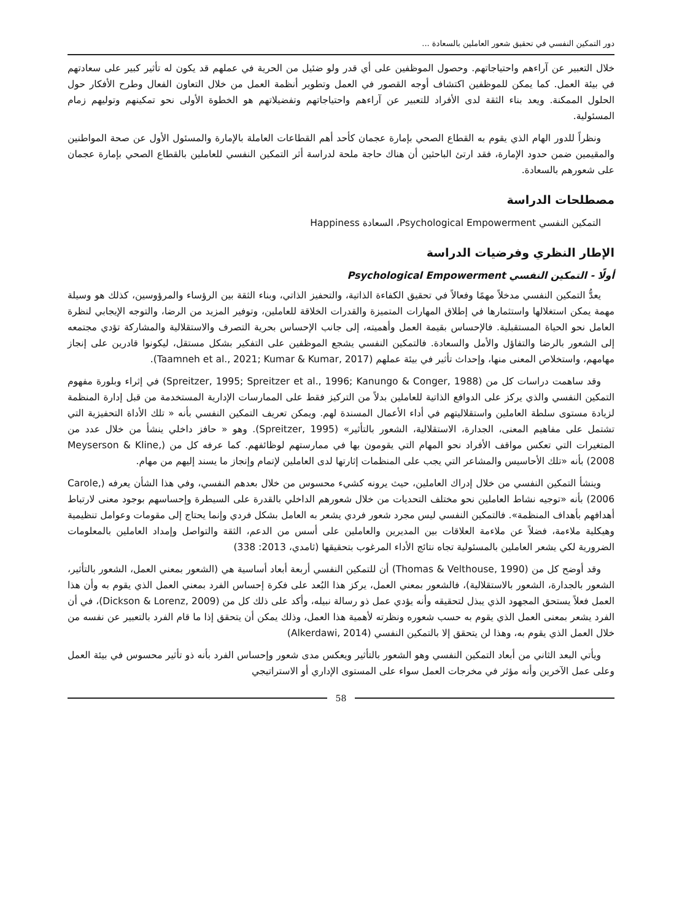دور التمكين النفسي في تحقيق شعور العاملين بالسعادة ...
خلال التعبير عن آراءهم واحتياجاتهم. وحصول الموظفين على أي قدر ولو ضئيل من الحرية في عملهم قد يكون له تأثير كبير على سعادتهم في بيئة العمل. كما يمكن للموظفين اكتشاف أوجه القصور في العمل وتطوير أنظمة العمل من خلال التعاون الفعال وطرح الأفكار حول الحلول الممكنة. ويعد بناء الثقة لدى الأفراد للتعبير عن آراءهم واحتياجاتهم وتفضيلاتهم هو الخطوة الأولى نحو تمكينهم وتوليهم زمام المسئولية.
ونظراً للدور الهام الذي يقوم به القطاع الصحي بإمارة عجمان كأحد أهم القطاعات العاملة بالإمارة والمسئول الأول عن صحة المواطنين والمقيمين ضمن حدود الإمارة، فقد ارتئ الباحثين أن هناك حاجة ملحة لدراسة أثر التمكين النفسي للعاملين بالقطاع الصحي بإمارة عجمان على شعورهم بالسعادة.
مصطلحات الدراسة
التمكين النفسي Psychological Empowerment، السعادة Happiness
الإطار النظري وفرضيات الدراسة
أولًا - التمكين النفسي Psychological Empowerment
يعدُّ التمكين النفسي مدخلاً مهمًا وفعالاً في تحقيق الكفاءة الذاتية، والتحفيز الذاتي، وبناء الثقة بين الرؤساء والمرؤوسين، كذلك هو وسيلة مهمة يمكن استغلالها واستثمارها في إطلاق المهارات المتميزة والقدرات الخلاقة للعاملين، وتوفير المزيد من الرضا، والتوجه الإيجابي لنظرة العامل نحو الحياة المستقبلية. فالإحساس بقيمة العمل وأهميته، إلى جانب الإحساس بحرية التصرف والاستقلالية والمشاركة تؤدي مجتمعه إلى الشعور بالرضا والتفاؤل والأمل والسعادة. فالتمكين النفسي يشجع الموظفين على التفكير بشكل مستقل، ليكونوا قادرين على إنجاز مهامهم، واستخلاص المعنى منها، وإحداث تأثير في بيئة عملهم (Taamneh et al., 2021; Kumar & Kumar, 2017).
وقد ساهمت دراسات كل من (Spreitzer, 1995; Spreitzer et al., 1996; Kanungo & Conger, 1988) في إثراء وبلورة مفهوم التمكين النفسي والذي يركز على الدوافع الذاتية للعاملين بدلاً من التركيز فقط على الممارسات الإدارية المستخدمة من قبل إدارة المنظمة لزيادة مستوى سلطة العاملين واستقلاليتهم في أداء الأعمال المسندة لهم. ويمكن تعريف التمكين النفسي بأنه « تلك الأداة التحفيزية التي تشتمل على مفاهيم المعنى، الجدارة، الاستقلالية، الشعور بالتأثير» (Spreitzer, 1995). وهو « حافز داخلي ينشأ من خلال عدد من المتغيرات التي تعكس مواقف الأفراد نحو المهام التي يقومون بها في ممارستهم لوظائفهم. كما عرفه كل من (Meyserson & Kline, 2008) بأنه «تلك الأحاسيس والمشاعر التي يجب على المنظمات إثارتها لدى العاملين لإتمام وإنجاز ما يسند إليهم من مهام.
وينشأ التمكين النفسي من خلال إدراك العاملين، حيث يرونه كشيء محسوس من خلال بعدهم النفسي، وفي هذا الشأن يعرفه (Carole, 2006) بأنه «توجيه نشاط العاملين نحو مختلف التحديات من خلال شعورهم الداخلي بالقدرة على السيطرة وإحساسهم بوجود معنى لارتباط أهدافهم بأهداف المنظمة». فالتمكين النفسي ليس مجرد شعور فردي يشعر به العامل بشكل فردي وإنما يحتاج إلى مقومات وعوامل تنظيمية وهيكلية ملاءمة، فضلاً عن ملاءمة العلاقات بين المديرين والعاملين على أسس من الدعم، الثقة والتواصل وإمداد العاملين بالمعلومات الضرورية لكي يشعر العاملين بالمسئولية تجاه نتائج الأداء المرغوب بتحقيقها (ثامدي، 2013: 338)
وقد أوضح كل من (Thomas & Velthouse, 1990) أن للتمكين النفسي أربعة أبعاد أساسية هي (الشعور بمعني العمل، الشعور بالتأثير، الشعور بالجدارة، الشعور بالاستقلالية)، فالشعور بمعني العمل، يركز هذا البُعد على فكرة إحساس الفرد بمعني العمل الذي يقوم به وأن هذا العمل فعلاً يستحق المجهود الذي يبذل لتحقيقه وأنه يؤدي عمل ذو رسالة نبيله، وأكد على ذلك كل من (Dickson & Lorenz, 2009)، في أن الفرد يشعر بمعنى العمل الذي يقوم به حسب شعوره ونظرته لأهمية هذا العمل، وذلك يمكن أن يتحقق إذا ما قام الفرد بالتعبير عن نفسه من خلال العمل الذي يقوم به، وهذا لن يتحقق إلا بالتمكين النفسي (Alkerdawi, 2014)
ويأتي البعد الثاني من أبعاد التمكين النفسي وهو الشعور بالتأثير ويعكس مدى شعور وإحساس الفرد بأنه ذو تأثير محسوس في بيئة العمل وعلى عمل الآخرين وأنه مؤثر في مخرجات العمل سواء على المستوى الإداري أو الاستراتيجي
58